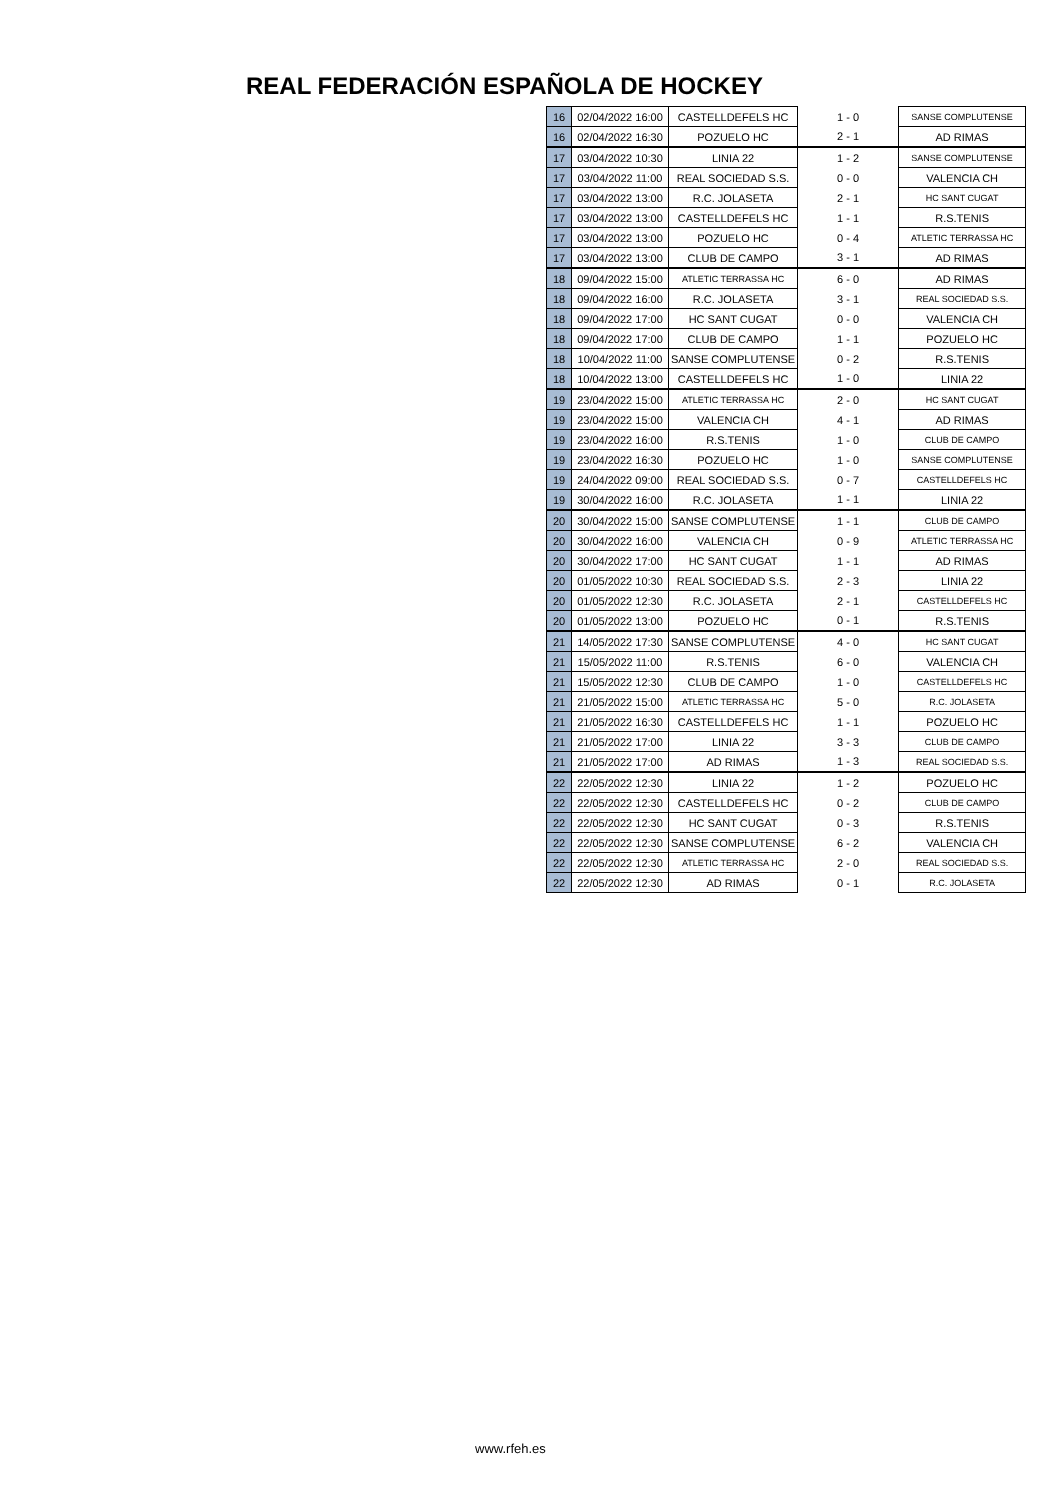REAL FEDERACIÓN ESPAÑOLA DE HOCKEY
| 16 | 02/04/2022 16:00 | CASTELLDEFELS HC | | 1 - 0 | | SANSE COMPLUTENSE |
| 16 | 02/04/2022 16:30 | POZUELO HC | | 2 - 1 | | AD RIMAS |
| 17 | 03/04/2022 10:30 | LINIA 22 | | 1 - 2 | | SANSE COMPLUTENSE |
| 17 | 03/04/2022 11:00 | REAL SOCIEDAD S.S. | | 0 - 0 | | VALENCIA CH |
| 17 | 03/04/2022 13:00 | R.C. JOLASETA | | 2 - 1 | | HC SANT CUGAT |
| 17 | 03/04/2022 13:00 | CASTELLDEFELS HC | | 1 - 1 | | R.S.TENIS |
| 17 | 03/04/2022 13:00 | POZUELO HC | | 0 - 4 | | ATLETIC TERRASSA HC |
| 17 | 03/04/2022 13:00 | CLUB DE CAMPO | | 3 - 1 | | AD RIMAS |
| 18 | 09/04/2022 15:00 | ATLETIC TERRASSA HC | | 6 - 0 | | AD RIMAS |
| 18 | 09/04/2022 16:00 | R.C. JOLASETA | | 3 - 1 | | REAL SOCIEDAD S.S. |
| 18 | 09/04/2022 17:00 | HC SANT CUGAT | | 0 - 0 | | VALENCIA CH |
| 18 | 09/04/2022 17:00 | CLUB DE CAMPO | | 1 - 1 | | POZUELO HC |
| 18 | 10/04/2022 11:00 | SANSE COMPLUTENSE | | 0 - 2 | | R.S.TENIS |
| 18 | 10/04/2022 13:00 | CASTELLDEFELS HC | | 1 - 0 | | LINIA 22 |
| 19 | 23/04/2022 15:00 | ATLETIC TERRASSA HC | | 2 - 0 | | HC SANT CUGAT |
| 19 | 23/04/2022 15:00 | VALENCIA CH | | 4 - 1 | | AD RIMAS |
| 19 | 23/04/2022 16:00 | R.S.TENIS | | 1 - 0 | | CLUB DE CAMPO |
| 19 | 23/04/2022 16:30 | POZUELO HC | | 1 - 0 | | SANSE COMPLUTENSE |
| 19 | 24/04/2022 09:00 | REAL SOCIEDAD S.S. | | 0 - 7 | | CASTELLDEFELS HC |
| 19 | 30/04/2022 16:00 | R.C. JOLASETA | | 1 - 1 | | LINIA 22 |
| 20 | 30/04/2022 15:00 | SANSE COMPLUTENSE | | 1 - 1 | | CLUB DE CAMPO |
| 20 | 30/04/2022 16:00 | VALENCIA CH | | 0 - 9 | | ATLETIC TERRASSA HC |
| 20 | 30/04/2022 17:00 | HC SANT CUGAT | | 1 - 1 | | AD RIMAS |
| 20 | 01/05/2022 10:30 | REAL SOCIEDAD S.S. | | 2 - 3 | | LINIA 22 |
| 20 | 01/05/2022 12:30 | R.C. JOLASETA | | 2 - 1 | | CASTELLDEFELS HC |
| 20 | 01/05/2022 13:00 | POZUELO HC | | 0 - 1 | | R.S.TENIS |
| 21 | 14/05/2022 17:30 | SANSE COMPLUTENSE | | 4 - 0 | | HC SANT CUGAT |
| 21 | 15/05/2022 11:00 | R.S.TENIS | | 6 - 0 | | VALENCIA CH |
| 21 | 15/05/2022 12:30 | CLUB DE CAMPO | | 1 - 0 | | CASTELLDEFELS HC |
| 21 | 21/05/2022 15:00 | ATLETIC TERRASSA HC | | 5 - 0 | | R.C. JOLASETA |
| 21 | 21/05/2022 16:30 | CASTELLDEFELS HC | | 1 - 1 | | POZUELO HC |
| 21 | 21/05/2022 17:00 | LINIA 22 | | 3 - 3 | | CLUB DE CAMPO |
| 21 | 21/05/2022 17:00 | AD RIMAS | | 1 - 3 | | REAL SOCIEDAD S.S. |
| 22 | 22/05/2022 12:30 | LINIA 22 | | 1 - 2 | | POZUELO HC |
| 22 | 22/05/2022 12:30 | CASTELLDEFELS HC | | 0 - 2 | | CLUB DE CAMPO |
| 22 | 22/05/2022 12:30 | HC SANT CUGAT | | 0 - 3 | | R.S.TENIS |
| 22 | 22/05/2022 12:30 | SANSE COMPLUTENSE | | 6 - 2 | | VALENCIA CH |
| 22 | 22/05/2022 12:30 | ATLETIC TERRASSA HC | | 2 - 0 | | REAL SOCIEDAD S.S. |
| 22 | 22/05/2022 12:30 | AD RIMAS | | 0 - 1 | | R.C. JOLASETA |
www.rfeh.es